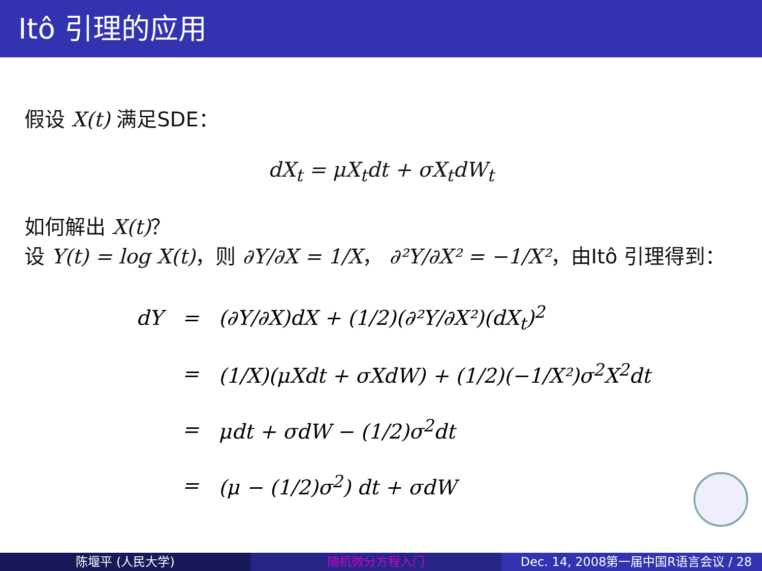Itô 引理的应用
假设 X(t) 满足SDE：
dX<sub>t</sub> = μX<sub>t</sub>dt + σX<sub>t</sub>dW<sub>t</sub>
如何解出 X(t)？
设 Y(t) = log X(t)，则 ∂Y/∂X = 1/X， ∂²Y/∂X² = −1/X²，由Itô 引理得到：
dY = (∂Y/∂X)dX + (1/2)(∂²Y/∂X²)(dX<sub>t</sub>)<sup>2</sup>
= (1/X)(μXdt + σXdW) + (1/2)(−1/X²)σ<sup>2</sup>X<sup>2</sup>dt
= μdt + σdW − (1/2)σ<sup>2</sup>dt
= (μ − (1/2)σ<sup>2</sup>) dt + σdW
陈堰平 (人民大学) 随机微分方程入门 Dec. 14, 2008第一届中国R语言会议 / 28